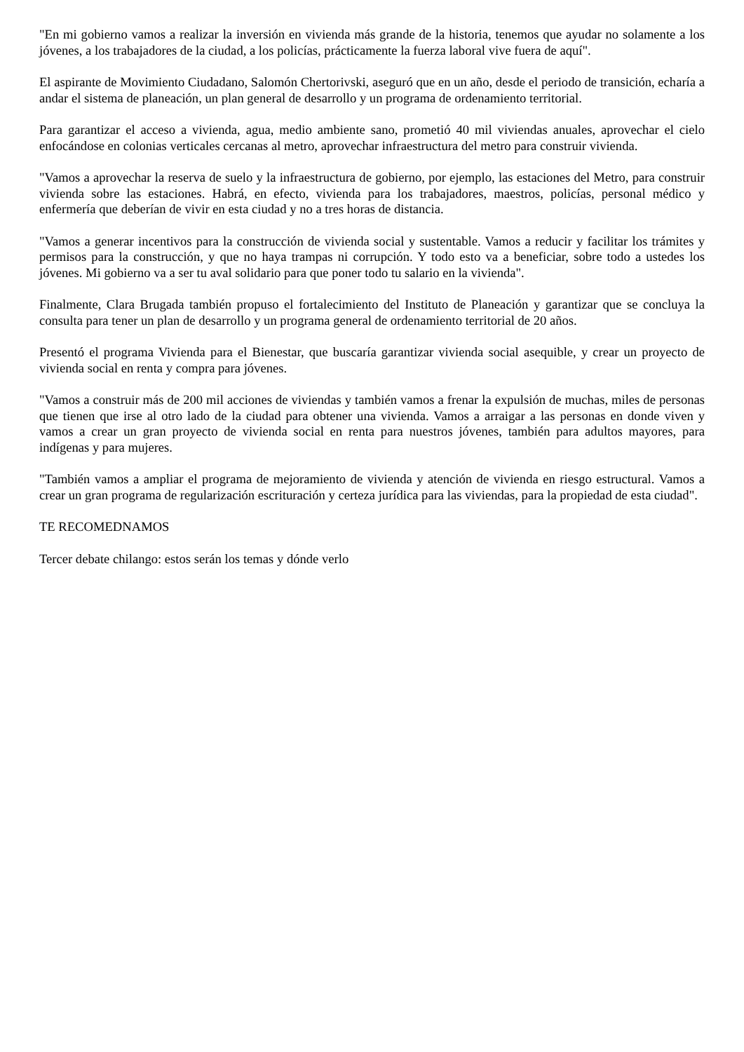"En mi gobierno vamos a realizar la inversión en vivienda más grande de la historia, tenemos que ayudar no solamente a los jóvenes, a los trabajadores de la ciudad, a los policías, prácticamente la fuerza laboral vive fuera de aquí".
El aspirante de Movimiento Ciudadano, Salomón Chertorivski, aseguró que en un año, desde el periodo de transición, echaría a andar el sistema de planeación, un plan general de desarrollo y un programa de ordenamiento territorial.
Para garantizar el acceso a vivienda, agua, medio ambiente sano, prometió 40 mil viviendas anuales, aprovechar el cielo enfocándose en colonias verticales cercanas al metro, aprovechar infraestructura del metro para construir vivienda.
"Vamos a aprovechar la reserva de suelo y la infraestructura de gobierno, por ejemplo, las estaciones del Metro, para construir vivienda sobre las estaciones. Habrá, en efecto, vivienda para los trabajadores, maestros, policías, personal médico y enfermería que deberían de vivir en esta ciudad y no a tres horas de distancia.
"Vamos a generar incentivos para la construcción de vivienda social y sustentable. Vamos a reducir y facilitar los trámites y permisos para la construcción, y que no haya trampas ni corrupción. Y todo esto va a beneficiar, sobre todo a ustedes los jóvenes. Mi gobierno va a ser tu aval solidario para que poner todo tu salario en la vivienda".
Finalmente, Clara Brugada también propuso el fortalecimiento del Instituto de Planeación y garantizar que se concluya la consulta para tener un plan de desarrollo y un programa general de ordenamiento territorial de 20 años.
Presentó el programa Vivienda para el Bienestar, que buscaría garantizar vivienda social asequible, y crear un proyecto de vivienda social en renta y compra para jóvenes.
"Vamos a construir más de 200 mil acciones de viviendas y también vamos a frenar la expulsión de muchas, miles de personas que tienen que irse al otro lado de la ciudad para obtener una vivienda. Vamos a arraigar a las personas en donde viven y vamos a crear un gran proyecto de vivienda social en renta para nuestros jóvenes, también para adultos mayores, para indígenas y para mujeres.
"También vamos a ampliar el programa de mejoramiento de vivienda y atención de vivienda en riesgo estructural. Vamos a crear un gran programa de regularización escrituración y certeza jurídica para las viviendas, para la propiedad de esta ciudad".
TE RECOMEDNAMOS
Tercer debate chilango: estos serán los temas y dónde verlo